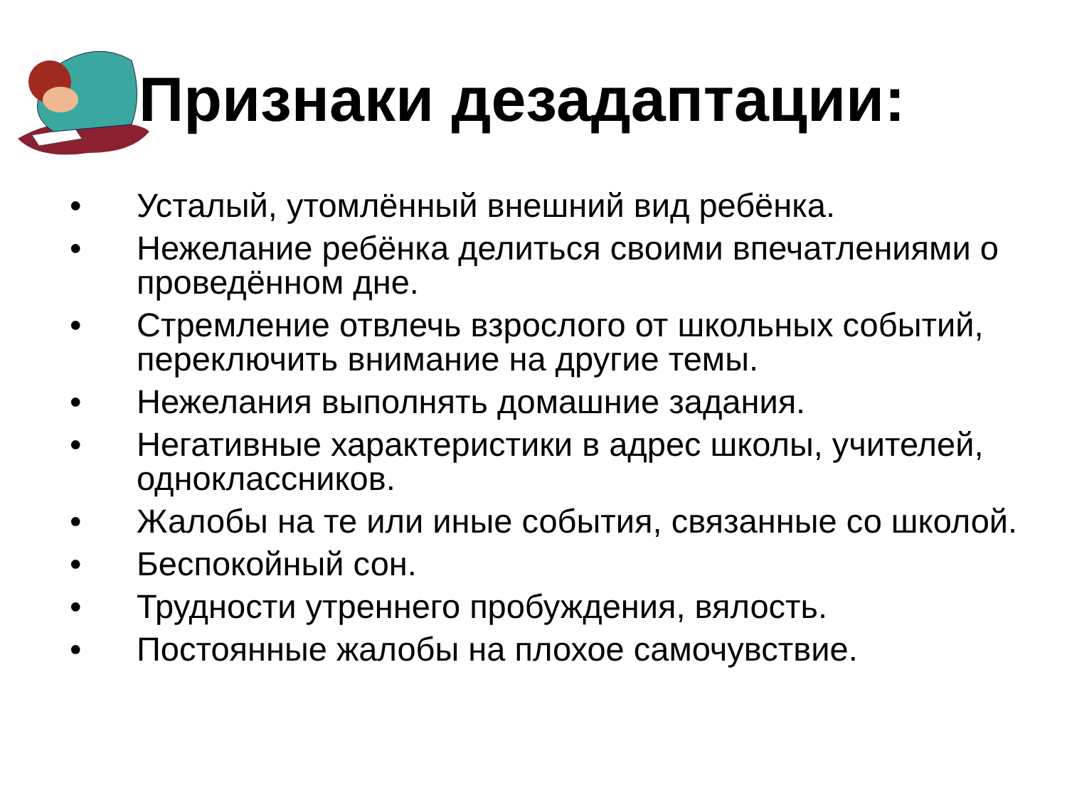Признаки дезадаптации:
• Усталый, утомлённый внешний вид ребёнка.
• Нежелание ребёнка делиться своими впечатлениями о проведённом дне.
• Стремление отвлечь взрослого от школьных событий, переключить внимание на другие темы.
• Нежелания выполнять домашние задания.
• Негативные характеристики в адрес школы, учителей, одноклассников.
• Жалобы на те или иные события, связанные со школой.
• Беспокойный сон.
• Трудности утреннего пробуждения, вялость.
• Постоянные жалобы на плохое самочувствие.